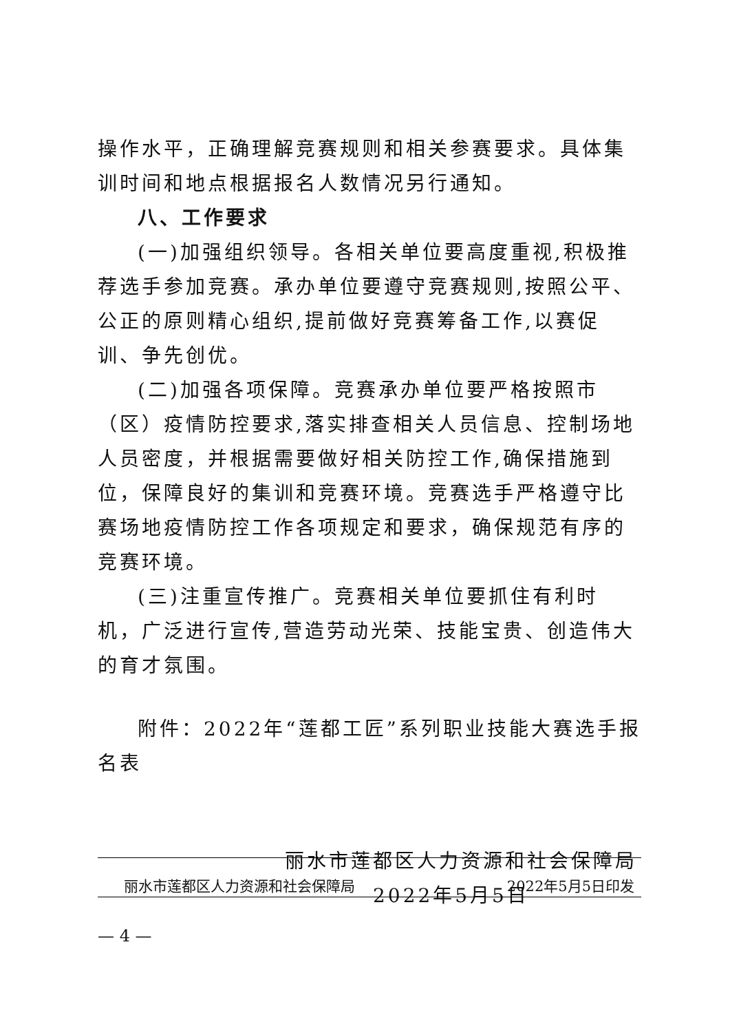操作水平，正确理解竞赛规则和相关参赛要求。具体集训时间和地点根据报名人数情况另行通知。
八、工作要求
(一)加强组织领导。各相关单位要高度重视,积极推荐选手参加竞赛。承办单位要遵守竞赛规则,按照公平、公正的原则精心组织,提前做好竞赛筹备工作,以赛促训、争先创优。
(二)加强各项保障。竞赛承办单位要严格按照市（区）疫情防控要求,落实排查相关人员信息、控制场地人员密度，并根据需要做好相关防控工作,确保措施到位，保障良好的集训和竞赛环境。竞赛选手严格遵守比赛场地疫情防控工作各项规定和要求，确保规范有序的竞赛环境。
(三)注重宣传推广。竞赛相关单位要抓住有利时机，广泛进行宣传,营造劳动光荣、技能宝贵、创造伟大的育才氛围。
附件：2022年“莲都工匠”系列职业技能大赛选手报名表
丽水市莲都区人力资源和社会保障局
2022年5月5日
丽水市莲都区人力资源和社会保障局 2022年5月5日印发
— 4 —